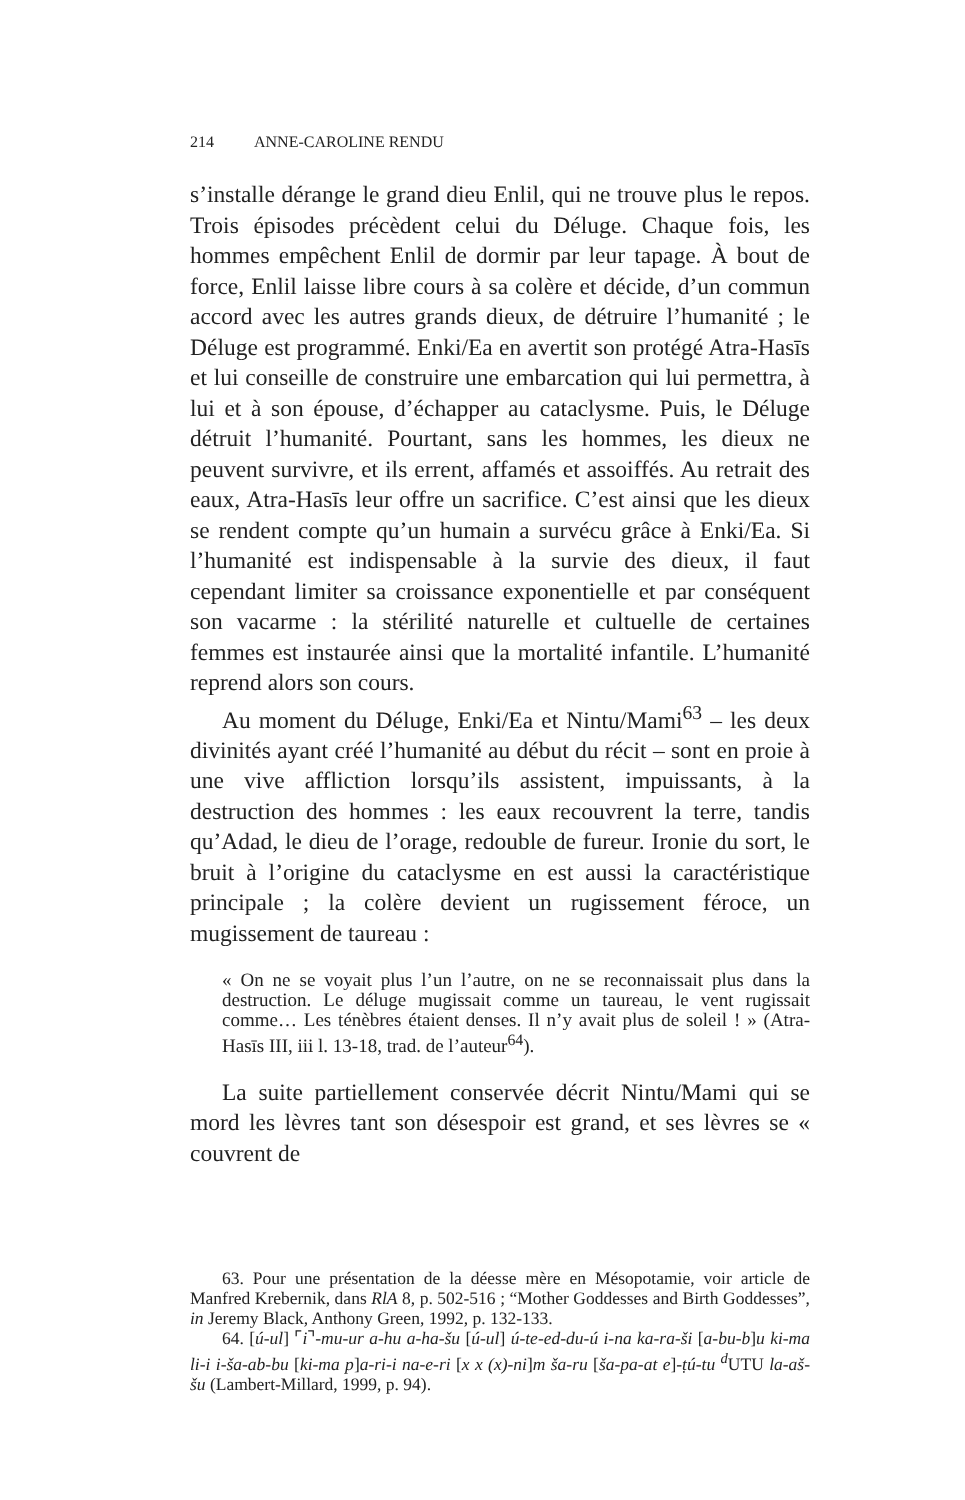214 ANNE-CAROLINE RENDU
s’installe dérange le grand dieu Enlil, qui ne trouve plus le repos. Trois épisodes précèdent celui du Déluge. Chaque fois, les hommes empêchent Enlil de dormir par leur tapage. À bout de force, Enlil laisse libre cours à sa colère et décide, d’un commun accord avec les autres grands dieux, de détruire l’humanité ; le Déluge est programmé. Enki/Ea en avertit son protégé Atra-Hasīs et lui conseille de construire une embarcation qui lui permettra, à lui et à son épouse, d’échapper au cataclysme. Puis, le Déluge détruit l’humanité. Pourtant, sans les hommes, les dieux ne peuvent survivre, et ils errent, affamés et assoiffés. Au retrait des eaux, Atra-Hasīs leur offre un sacrifice. C’est ainsi que les dieux se rendent compte qu’un humain a survécu grâce à Enki/Ea. Si l’humanité est indispensable à la survie des dieux, il faut cependant limiter sa croissance exponentielle et par conséquent son vacarme : la stérilité naturelle et cultuelle de certaines femmes est instaurée ainsi que la mortalité infantile. L’humanité reprend alors son cours.
Au moment du Déluge, Enki/Ea et Nintu/Mami<sup>63</sup> – les deux divinités ayant créé l’humanité au début du récit – sont en proie à une vive affliction lorsqu’ils assistent, impuissants, à la destruction des hommes : les eaux recouvrent la terre, tandis qu’Adad, le dieu de l’orage, redouble de fureur. Ironie du sort, le bruit à l’origine du cataclysme en est aussi la caractéristique principale ; la colère devient un rugissement féroce, un mugissement de taureau :
« On ne se voyait plus l’un l’autre, on ne se reconnaissait plus dans la destruction. Le déluge mugissait comme un taureau, le vent rugissait comme… Les ténèbres étaient denses. Il n’y avait plus de soleil ! » (Atra-Hasīs III, iii l. 13-18, trad. de l’auteur<sup>64</sup>).
La suite partiellement conservée décrit Nintu/Mami qui se mord les lèvres tant son désespoir est grand, et ses lèvres se « couvrent de
63. Pour une présentation de la déesse mère en Mésopotamie, voir article de Manfred Krebernik, dans RlA 8, p. 502-516 ; “Mother Goddesses and Birth Goddesses”, in Jeremy Black, Anthony Green, 1992, p. 132-133.
64. [ú-ul] ⌜i⌝-mu-ur a-hu a-ha-šu [ú-ul] ú-te-ed-du-ú i-na ka-ra-ši [a-bu-b]u ki-ma li-i i-ša-ab-bu [ki-ma p]a-ri-i na-e-ri [x x (x)-ni]m ša-ru [ša-pa-at e]-ṭú-tu <sup>d</sup>UTU la-aš-šu (Lambert-Millard, 1999, p. 94).